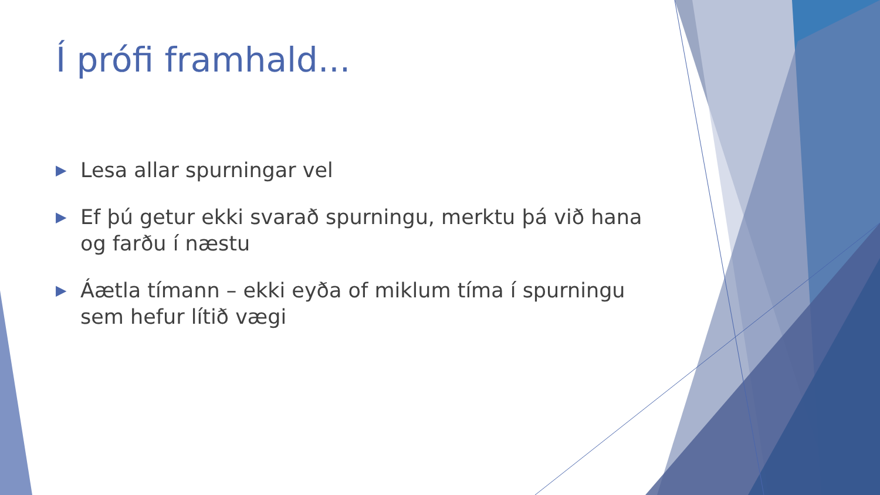Í prófi framhald...
▶ Lesa allar spurningar vel
▶ Ef þú getur ekki svarað spurningu, merktu þá við hana og farðu í næstu
▶ Áætla tímann – ekki eyða of miklum tíma í spurningu sem hefur lítið vægi